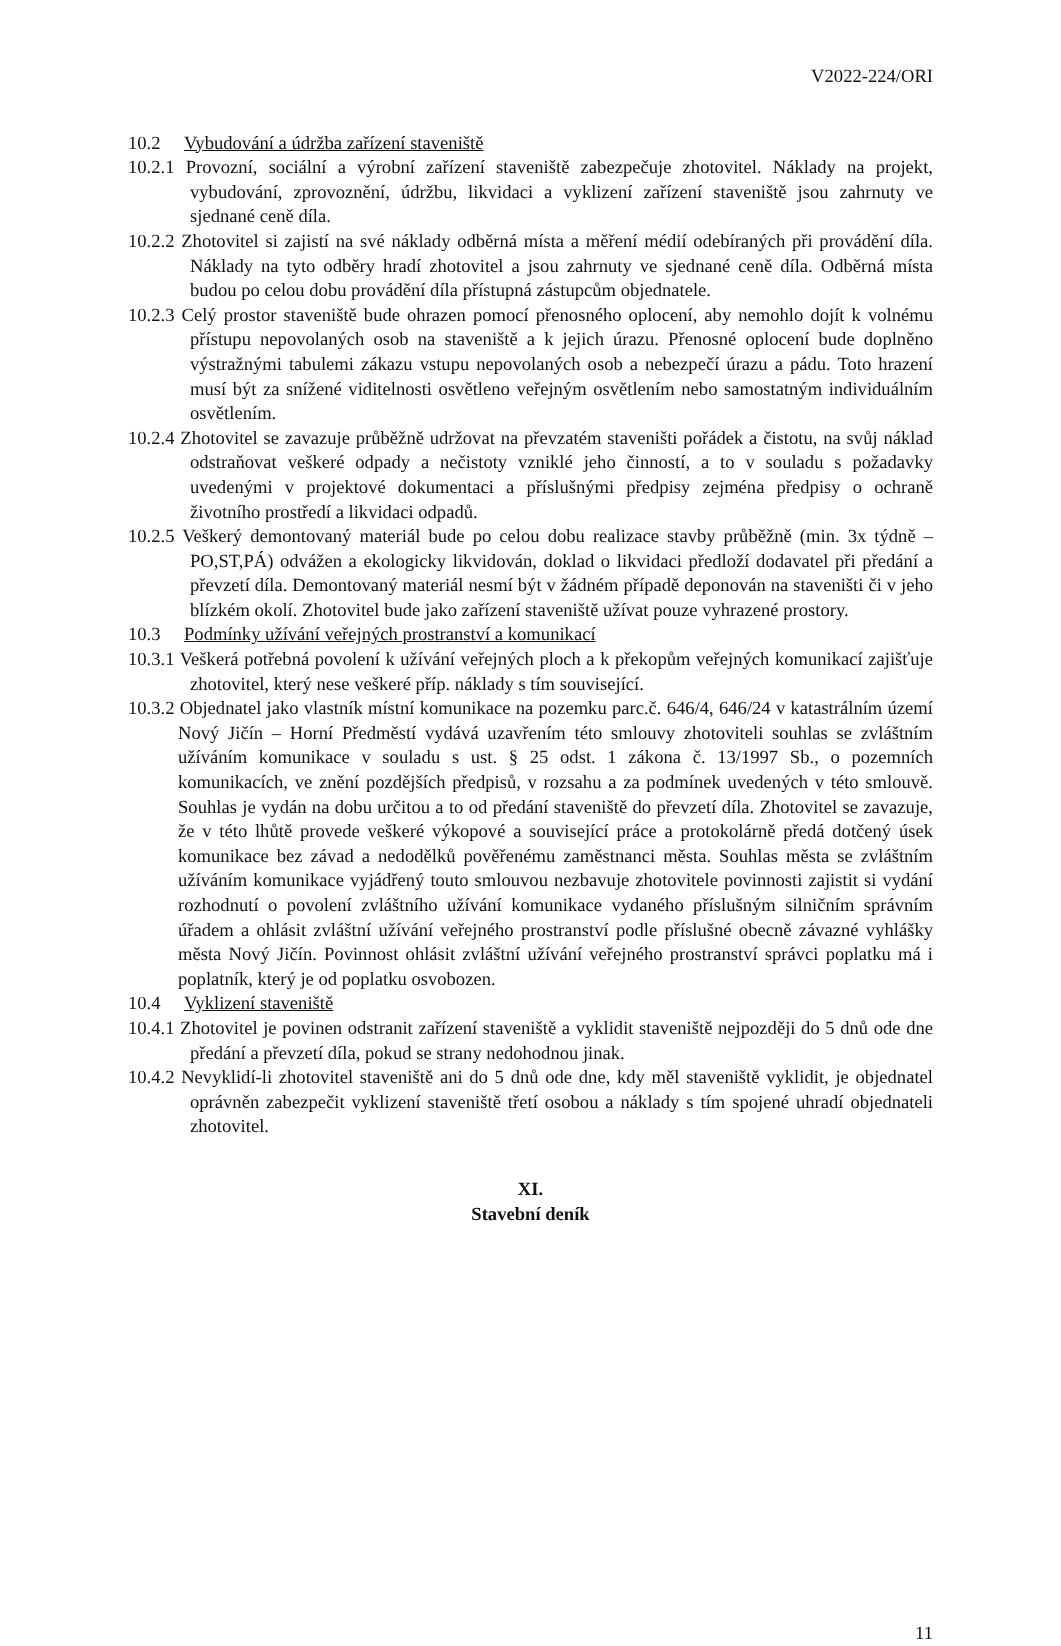V2022-224/ORI
10.2 Vybudování a údržba zařízení staveniště
10.2.1 Provozní, sociální a výrobní zařízení staveniště zabezpečuje zhotovitel. Náklady na projekt, vybudování, zprovoznění, údržbu, likvidaci a vyklizení zařízení staveniště jsou zahrnuty ve sjednané ceně díla.
10.2.2 Zhotovitel si zajistí na své náklady odběrná místa a měření médií odebíraných při provádění díla. Náklady na tyto odběry hradí zhotovitel a jsou zahrnuty ve sjednané ceně díla. Odběrná místa budou po celou dobu provádění díla přístupná zástupcům objednatele.
10.2.3 Celý prostor staveniště bude ohrazen pomocí přenosného oplocení, aby nemohlo dojít k volnému přístupu nepovolaných osob na staveniště a k jejich úrazu. Přenosné oplocení bude doplněno výstražnými tabulemi zákazu vstupu nepovolaných osob a nebezpečí úrazu a pádu. Toto hrazení musí být za snížené viditelnosti osvětleno veřejným osvětlením nebo samostatným individuálním osvětlením.
10.2.4 Zhotovitel se zavazuje průběžně udržovat na převzatém staveništi pořádek a čistotu, na svůj náklad odstraňovat veškeré odpady a nečistoty vzniklé jeho činností, a to v souladu s požadavky uvedenými v projektové dokumentaci a příslušnými předpisy zejména předpisy o ochraně životního prostředí a likvidaci odpadů.
10.2.5 Veškerý demontovaný materiál bude po celou dobu realizace stavby průběžně (min. 3x týdně – PO,ST,PÁ) odvážen a ekologicky likvidován, doklad o likvidaci předloží dodavatel při předání a převzetí díla. Demontovaný materiál nesmí být v žádném případě deponován na staveništi či v jeho blízkém okolí. Zhotovitel bude jako zařízení staveniště užívat pouze vyhrazené prostory.
10.3 Podmínky užívání veřejných prostranství a komunikací
10.3.1 Veškerá potřebná povolení k užívání veřejných ploch a k překopům veřejných komunikací zajišťuje zhotovitel, který nese veškeré příp. náklady s tím související.
10.3.2 Objednatel jako vlastník místní komunikace na pozemku parc.č. 646/4, 646/24 v katastrálním území Nový Jičín – Horní Předměstí vydává uzavřením této smlouvy zhotoviteli souhlas se zvláštním užíváním komunikace v souladu s ust. § 25 odst. 1 zákona č. 13/1997 Sb., o pozemních komunikacích, ve znění pozdějších předpisů, v rozsahu a za podmínek uvedených v této smlouvě. Souhlas je vydán na dobu určitou a to od předání staveniště do převzetí díla. Zhotovitel se zavazuje, že v této lhůtě provede veškeré výkopové a související práce a protokolárně předá dotčený úsek komunikace bez závad a nedodělků pověřenému zaměstnanci města. Souhlas města se zvláštním užíváním komunikace vyjádřený touto smlouvou nezbavuje zhotovitele povinnosti zajistit si vydání rozhodnutí o povolení zvláštního užívání komunikace vydaného příslušným silničním správním úřadem a ohlásit zvláštní užívání veřejného prostranství podle příslušné obecně závazné vyhlášky města Nový Jičín. Povinnost ohlásit zvláštní užívání veřejného prostranství správci poplatku má i poplatník, který je od poplatku osvobozen.
10.4 Vyklizení staveniště
10.4.1 Zhotovitel je povinen odstranit zařízení staveniště a vyklidit staveniště nejpozději do 5 dnů ode dne předání a převzetí díla, pokud se strany nedohodnou jinak.
10.4.2 Nevyklidí-li zhotovitel staveniště ani do 5 dnů ode dne, kdy měl staveniště vyklidit, je objednatel oprávněn zabezpečit vyklizení staveniště třetí osobou a náklady s tím spojené uhradí objednateli zhotovitel.
XI.
Stavební deník
11